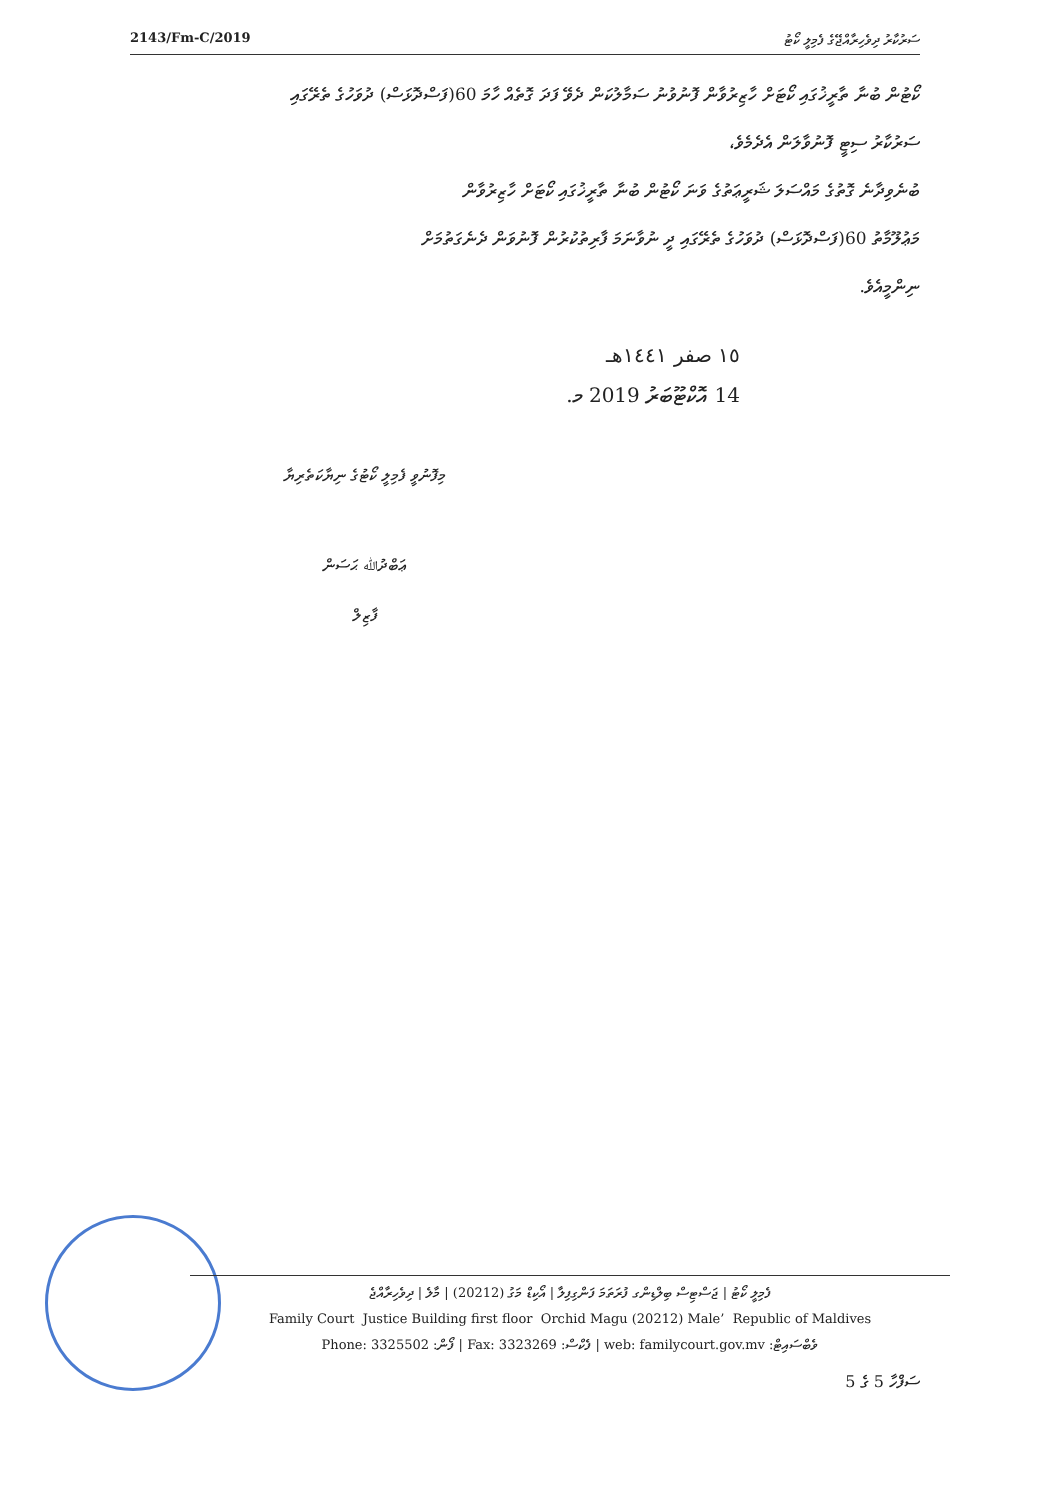2143/Fm-C/2019 ސަރުކާރު ދިވެހިރާއްޖޭގެ ފެމިލީ ކޯޓު
ކޯޓުން ބުނާ ތާރީޚުގައި ކޯޓަށް ހާޒިރުވާން ފޮނުވުނު ސަމާލުކަން ދެވޭ ފަދަ ގޮތެއް ހާމަ 60(ފަސްދޮޅަސް) ދުވަހުގެ ތެރޭގައި
ސަރުކާރު ސިޓީ ފޮނުވާލަން އެދެމެވެ،
ބުނެވިދާނެ ގޮތުގެ މައްސަލަ ޝަރީޢަތުގެ ވަނަ ކޯޓުން ބުނާ ތާރީޚުގައި ކޯޓަށް ހާޒިރުވާން
މަޢުލޫމާތު 60(ފަސްދޮޅަސް) ދުވަހުގެ ތެރޭގައި ދީ ނުވާނަމަ ފާރިތުކުރުން ފޮނުވަން ދެނެގަތުމަށް
ނިންމީއެވެ.
١٥ صفر ١٤٤١هـ
14 އޮކްޓޫބަރު 2019 މ.
މިފޮނުވީ ފެމިލީ ކޯޓުގެ ނިޔާކަތެރިޔާ
ޢަބްދުﷲ ޙަސަން
ފާޒިލް
ފެމިލީ ކޯޓު | ޖަސްޓިސް ބިލްޑިންގ ފުރަތަމަ ފަންގިފިލާ | އޯކިޑް މަގު (20212) | މާލެ | ދިވެހިރާއްޖެ
Family Court Justice Building first floor Orchid Magu (20212) Male’ Republic of Maldives
Phone: 3325502 :ފޯން | Fax: 3323269 :ފެކްސް | web: familycourt.gov.mv :ވެބްސައިޓް
ސަފްހާ 5 ގެ 5